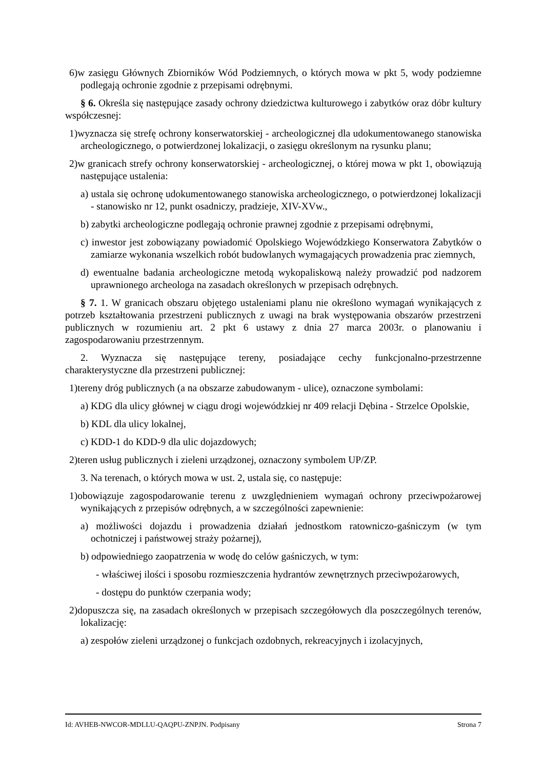6)w zasięgu Głównych Zbiorników Wód Podziemnych, o których mowa w pkt 5, wody podziemne podlegają ochronie zgodnie z przepisami odrębnymi.
§ 6. Określa się następujące zasady ochrony dziedzictwa kulturowego i zabytków oraz dóbr kultury współczesnej:
1)wyznacza się strefę ochrony konserwatorskiej - archeologicznej dla udokumentowanego stanowiska archeologicznego, o potwierdzonej lokalizacji, o zasięgu określonym na rysunku planu;
2)w granicach strefy ochrony konserwatorskiej - archeologicznej, o której mowa w pkt 1, obowiązują następujące ustalenia:
a) ustala się ochronę udokumentowanego stanowiska archeologicznego, o potwierdzonej lokalizacji - stanowisko nr 12, punkt osadniczy, pradzieje, XIV-XVw.,
b) zabytki archeologiczne podlegają ochronie prawnej zgodnie z przepisami odrębnymi,
c) inwestor jest zobowiązany powiadomić Opolskiego Wojewódzkiego Konserwatora Zabytków o zamiarze wykonania wszelkich robót budowlanych wymagających prowadzenia prac ziemnych,
d) ewentualne badania archeologiczne metodą wykopaliskową należy prowadzić pod nadzorem uprawnionego archeologa na zasadach określonych w przepisach odrębnych.
§ 7. 1. W granicach obszaru objętego ustaleniami planu nie określono wymagań wynikających z potrzeb kształtowania przestrzeni publicznych z uwagi na brak występowania obszarów przestrzeni publicznych w rozumieniu art. 2 pkt 6 ustawy z dnia 27 marca 2003r. o planowaniu i zagospodarowaniu przestrzennym.
2. Wyznacza się następujące tereny, posiadające cechy funkcjonalno-przestrzenne charakterystyczne dla przestrzeni publicznej:
1)tereny dróg publicznych (a na obszarze zabudowanym - ulice), oznaczone symbolami:
a) KDG dla ulicy głównej w ciągu drogi wojewódzkiej nr 409 relacji Dębina - Strzelce Opolskie,
b) KDL dla ulicy lokalnej,
c) KDD-1 do KDD-9 dla ulic dojazdowych;
2)teren usług publicznych i zieleni urządzonej, oznaczony symbolem UP/ZP.
3. Na terenach, o których mowa w ust. 2, ustala się, co następuje:
1)obowiązuje zagospodarowanie terenu z uwzględnieniem wymagań ochrony przeciwpożarowej wynikających z przepisów odrębnych, a w szczególności zapewnienie:
a) możliwości dojazdu i prowadzenia działań jednostkom ratowniczo-gaśniczym (w tym ochotniczej i państwowej straży pożarnej),
b) odpowiedniego zaopatrzenia w wodę do celów gaśniczych, w tym:
- właściwej ilości i sposobu rozmieszczenia hydrantów zewnętrznych przeciwpożarowych,
- dostępu do punktów czerpania wody;
2)dopuszcza się, na zasadach określonych w przepisach szczegółowych dla poszczególnych terenów, lokalizację:
a) zespołów zieleni urządzonej o funkcjach ozdobnych, rekreacyjnych i izolacyjnych,
Id: AVHEB-NWCOR-MDLLU-QAQPU-ZNPJN. Podpisany Strona 7